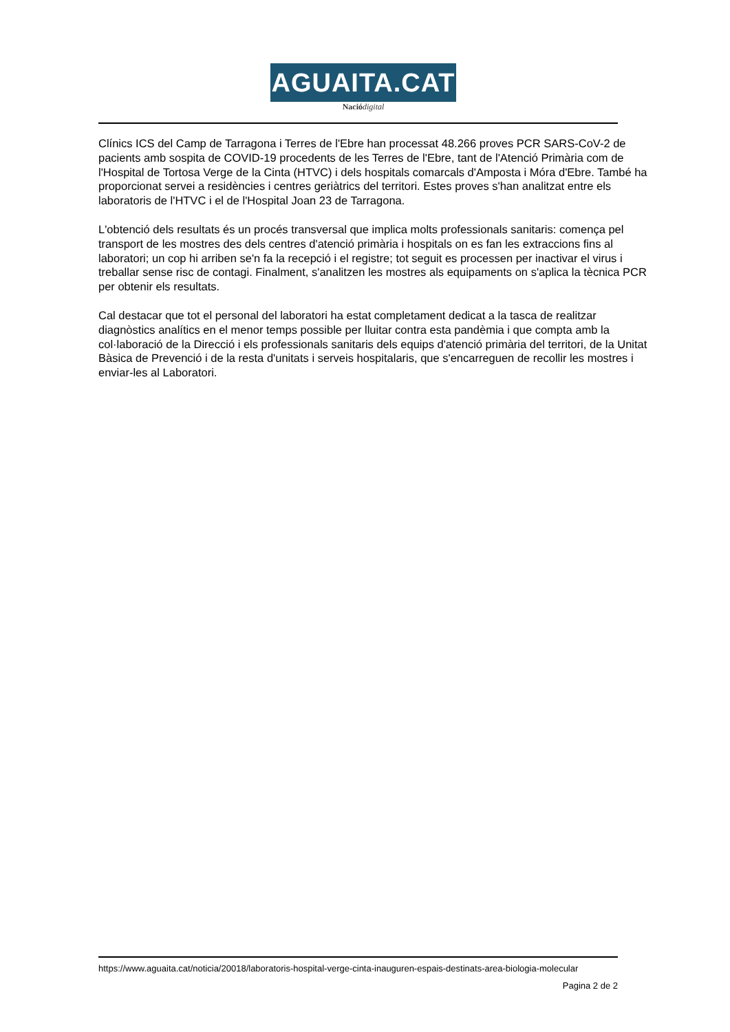AGUAITA.CAT
Nació digital
Clínics ICS del Camp de Tarragona i Terres de l'Ebre han processat 48.266 proves PCR SARS-CoV-2 de pacients amb sospita de COVID-19 procedents de les Terres de l'Ebre, tant de l'Atenció Primària com de l'Hospital de Tortosa Verge de la Cinta (HTVC) i dels hospitals comarcals d'Amposta i Móra d'Ebre. També ha proporcionat servei a residències i centres geriàtrics del territori. Estes proves s'han analitzat entre els laboratoris de l'HTVC i el de l'Hospital Joan 23 de Tarragona.
L'obtenció dels resultats és un procés transversal que implica molts professionals sanitaris: comença pel transport de les mostres des dels centres d'atenció primària i hospitals on es fan les extraccions fins al laboratori; un cop hi arriben se'n fa la recepció i el registre; tot seguit es processen per inactivar el virus i treballar sense risc de contagi. Finalment, s'analitzen les mostres als equipaments on s'aplica la tècnica PCR per obtenir els resultats.
Cal destacar que tot el personal del laboratori ha estat completament dedicat a la tasca de realitzar diagnòstics analítics en el menor temps possible per lluitar contra esta pandèmia i que compta amb la col·laboració de la Direcció i els professionals sanitaris dels equips d'atenció primària del territori, de la Unitat Bàsica de Prevenció i de la resta d'unitats i serveis hospitalaris, que s'encarreguen de recollir les mostres i enviar-les al Laboratori.
https://www.aguaita.cat/noticia/20018/laboratoris-hospital-verge-cinta-inauguren-espais-destinats-area-biologia-molecular
Pagina 2 de 2